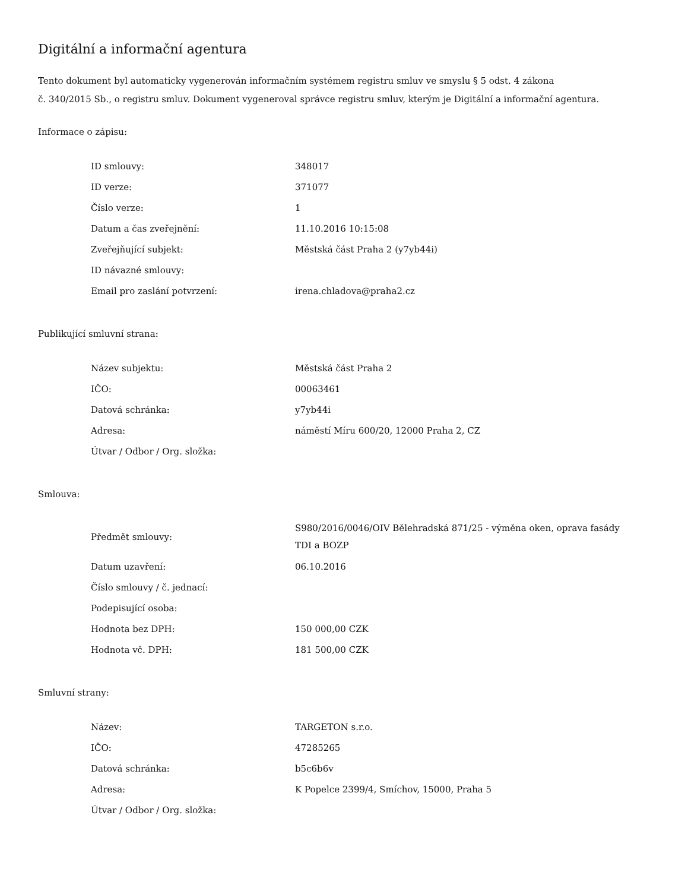Digitální a informační agentura
Tento dokument byl automaticky vygenerován informačním systémem registru smluv ve smyslu § 5 odst. 4 zákona
č. 340/2015 Sb., o registru smluv. Dokument vygeneroval správce registru smluv, kterým je Digitální a informační agentura.
Informace o zápisu:
| ID smlouvy: | 348017 |
| ID verze: | 371077 |
| Číslo verze: | 1 |
| Datum a čas zveřejnění: | 11.10.2016 10:15:08 |
| Zveřejňující subjekt: | Městská část Praha 2 (y7yb44i) |
| ID návazné smlouvy: | |
| Email pro zaslání potvrzení: | irena.chladova@praha2.cz |
Publikující smluvní strana:
| Název subjektu: | Městská část Praha 2 |
| IČO: | 00063461 |
| Datová schránka: | y7yb44i |
| Adresa: | náměstí Míru 600/20, 12000 Praha 2, CZ |
| Útvar / Odbor / Org. složka: | |
Smlouva:
| Předmět smlouvy: | S980/2016/0046/OIV Bělehradská 871/25 - výměna oken, oprava fasády TDI a BOZP |
| Datum uzavření: | 06.10.2016 |
| Číslo smlouvy / č. jednací: | |
| Podepisující osoba: | |
| Hodnota bez DPH: | 150 000,00 CZK |
| Hodnota vč. DPH: | 181 500,00 CZK |
Smluvní strany:
| Název: | TARGETON s.r.o. |
| IČO: | 47285265 |
| Datová schránka: | b5c6b6v |
| Adresa: | K Popelce 2399/4, Smíchov, 15000, Praha 5 |
| Útvar / Odbor / Org. složka: | |